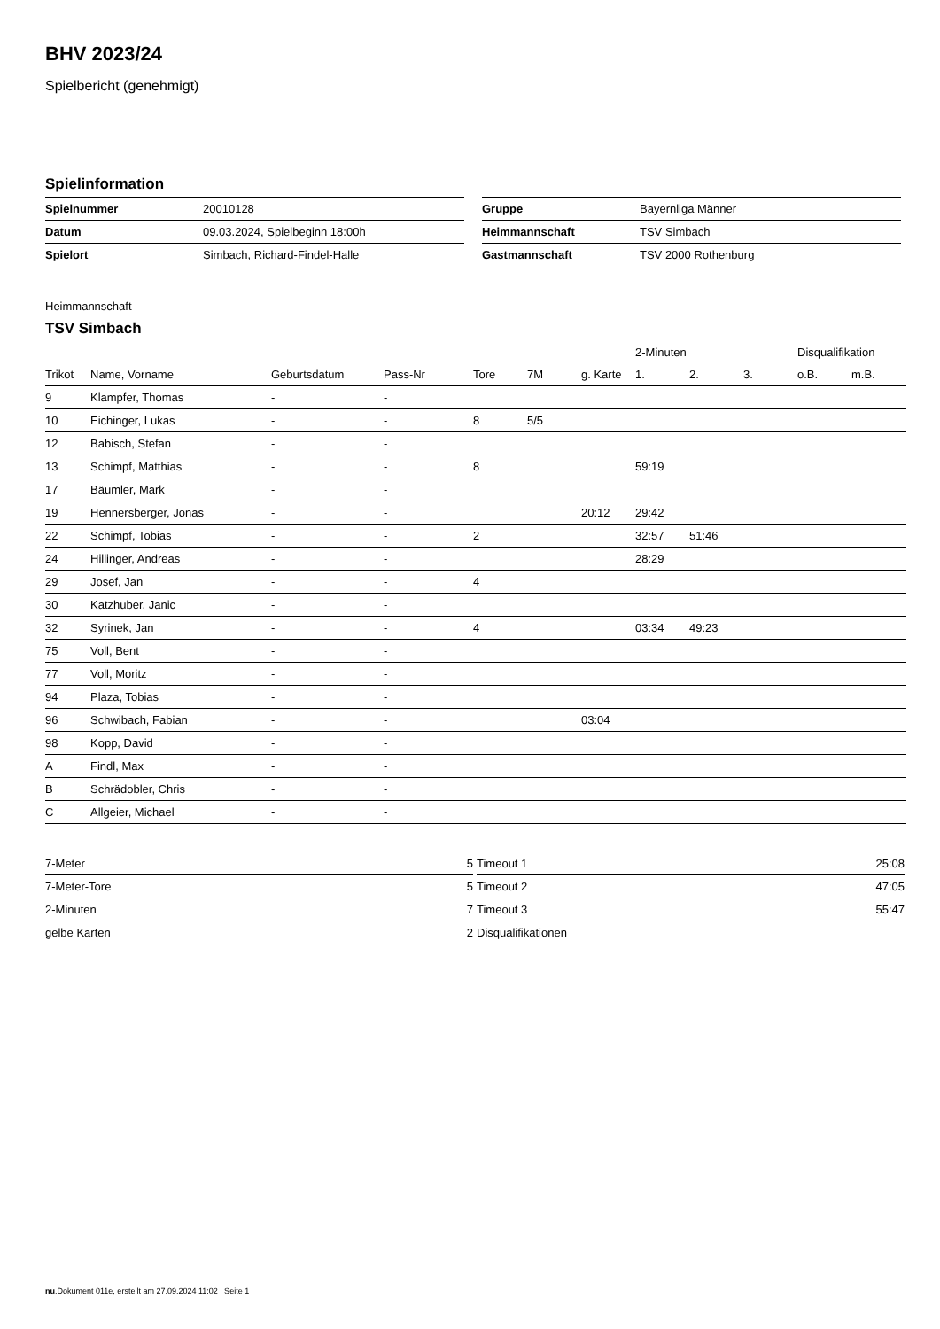BHV 2023/24
Spielbericht (genehmigt)
Spielinformation
| Spielnummer | 20010128 |
| Datum | 09.03.2024, Spielbeginn 18:00h |
| Spielort | Simbach, Richard-Findel-Halle |
| Gruppe | Bayernliga Männer |
| Heimmannschaft | TSV Simbach |
| Gastmannschaft | TSV 2000 Rothenburg |
Heimmannschaft
TSV Simbach
| | | | | | | | 2-Minuten | | | Disqualifikation | |
| --- | --- | --- | --- | --- | --- | --- | --- | --- | --- | --- | --- |
| Trikot | Name, Vorname | Geburtsdatum | Pass-Nr | Tore | 7M | g. Karte | 1. | 2. | 3. | o.B. | m.B. |
| 9 | Klampfer, Thomas | - | - | | | | | | | | |
| 10 | Eichinger, Lukas | - | - | 8 | 5/5 | | | | | | |
| 12 | Babisch, Stefan | - | - | | | | | | | | |
| 13 | Schimpf, Matthias | - | - | 8 | | | 59:19 | | | | |
| 17 | Bäumler, Mark | - | - | | | | | | | | |
| 19 | Hennersberger, Jonas | - | - | | | 20:12 | 29:42 | | | | |
| 22 | Schimpf, Tobias | - | - | 2 | | | 32:57 | 51:46 | | | |
| 24 | Hillinger, Andreas | - | - | | | | 28:29 | | | | |
| 29 | Josef, Jan | - | - | 4 | | | | | | | |
| 30 | Katzhuber, Janic | - | - | | | | | | | | |
| 32 | Syrinek, Jan | - | - | 4 | | | 03:34 | 49:23 | | | |
| 75 | Voll, Bent | - | - | | | | | | | | |
| 77 | Voll, Moritz | - | - | | | | | | | | |
| 94 | Plaza, Tobias | - | - | | | | | | | | |
| 96 | Schwibach, Fabian | - | - | | | 03:04 | | | | | |
| 98 | Kopp, David | - | - | | | | | | | | |
| A | Findl, Max | - | - | | | | | | | | |
| B | Schrädobler, Chris | - | - | | | | | | | | |
| C | Allgeier, Michael | - | - | | | | | | | | |
| 7-Meter | 5 |
| 7-Meter-Tore | 5 |
| 2-Minuten | 7 |
| gelbe Karten | 2 |
| Timeout 1 | 25:08 |
| Timeout 2 | 47:05 |
| Timeout 3 | 55:47 |
| Disqualifikationen | |
nu.Dokument 011e, erstellt am 27.09.2024 11:02 | Seite 1